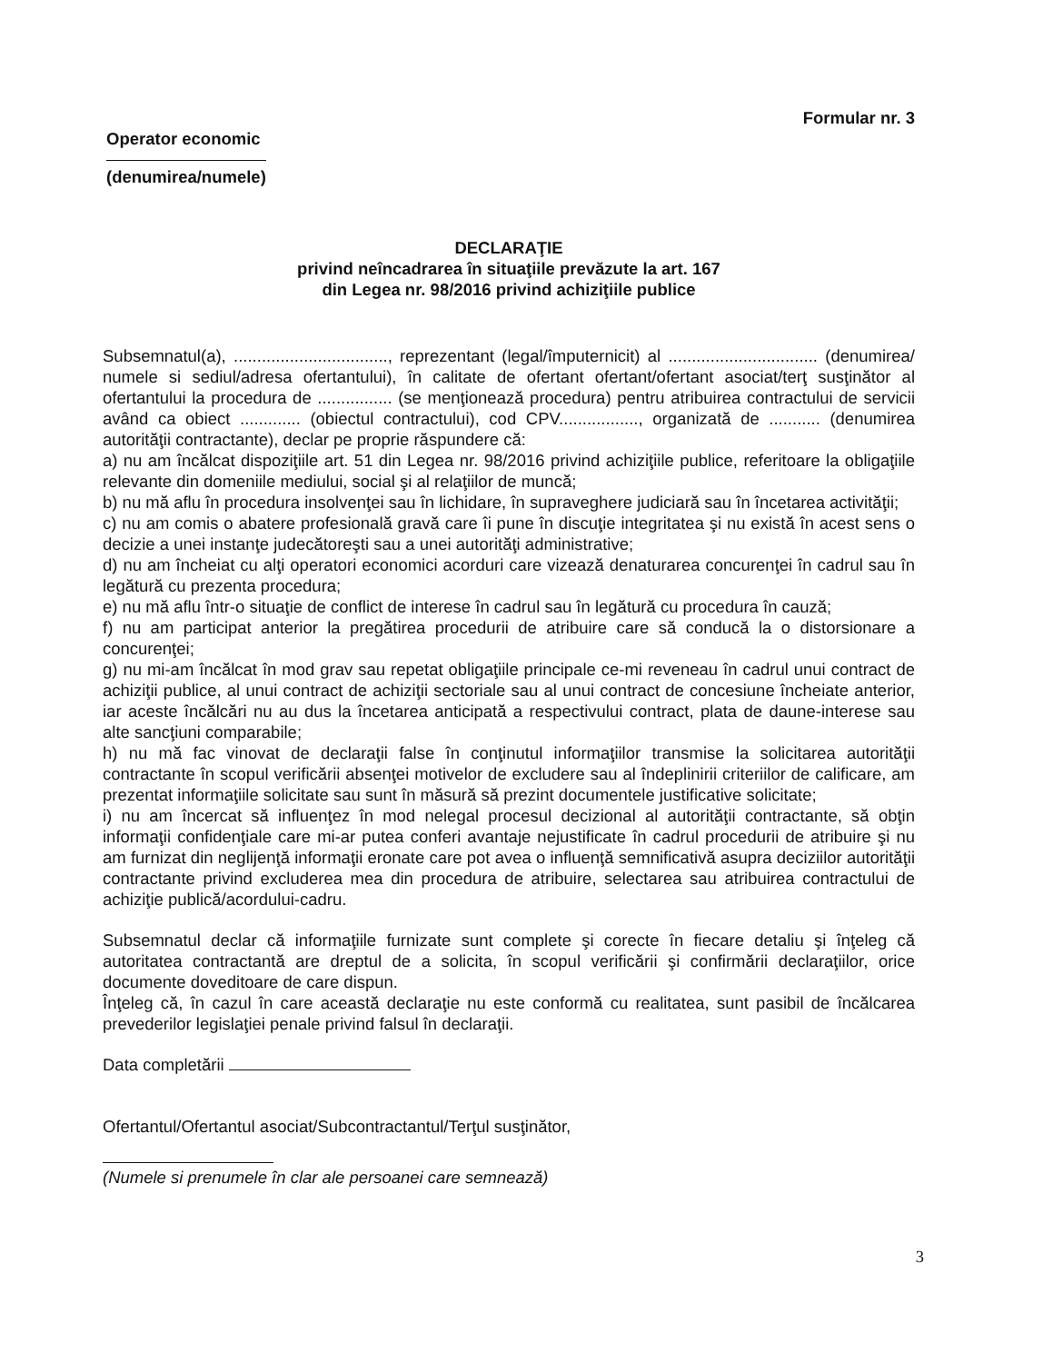Formular nr. 3
Operator economic
(denumirea/numele)
DECLARAŢIE
privind neîncadrarea în situaţiile prevăzute la art. 167
din Legea nr. 98/2016 privind achiziţiile publice
Subsemnatul(a), ................................., reprezentant (legal/împuternicit) al ................................ (denumirea/ numele si sediul/adresa ofertantului), în calitate de ofertant ofertant/ofertant asociat/terţ susţinător al ofertantului la procedura de ................ (se menţionează procedura) pentru atribuirea contractului de servicii având ca obiect ............. (obiectul contractului), cod CPV................., organizată de ........... (denumirea autorităţii contractante), declar pe proprie răspundere că:
a) nu am încălcat dispoziţiile art. 51 din Legea nr. 98/2016 privind achiziţiile publice, referitoare la obligaţiile relevante din domeniile mediului, social şi al relaţiilor de muncă;
b) nu mă aflu în procedura insolvenţei sau în lichidare, în supraveghere judiciară sau în încetarea activităţii;
c) nu am comis o abatere profesională gravă care îi pune în discuţie integritatea şi nu există în acest sens o decizie a unei instanţe judecătoreşti sau a unei autorităţi administrative;
d) nu am încheiat cu alţi operatori economici acorduri care vizează denaturarea concurenţei în cadrul sau în legătură cu prezenta procedura;
e) nu mă aflu într-o situaţie de conflict de interese în cadrul sau în legătură cu procedura în cauză;
f) nu am participat anterior la pregătirea procedurii de atribuire care să conducă la o distorsionare a concurenţei;
g) nu mi-am încălcat în mod grav sau repetat obligaţiile principale ce-mi reveneau în cadrul unui contract de achiziţii publice, al unui contract de achiziţii sectoriale sau al unui contract de concesiune încheiate anterior, iar aceste încălcări nu au dus la încetarea anticipată a respectivului contract, plata de daune-interese sau alte sancţiuni comparabile;
h) nu mă fac vinovat de declaraţii false în conţinutul informaţiilor transmise la solicitarea autorităţii contractante în scopul verificării absenţei motivelor de excludere sau al îndeplinirii criteriilor de calificare, am prezentat informaţiile solicitate sau sunt în măsură să prezint documentele justificative solicitate;
i) nu am încercat să influenţez în mod nelegal procesul decizional al autorităţii contractante, să obţin informaţii confidenţiale care mi-ar putea conferi avantaje nejustificate în cadrul procedurii de atribuire şi nu am furnizat din neglijenţă informaţii eronate care pot avea o influenţă semnificativă asupra deciziilor autorităţii contractante privind excluderea mea din procedura de atribuire, selectarea sau atribuirea contractului de achiziţie publică/acordului-cadru.
Subsemnatul declar că informaţiile furnizate sunt complete şi corecte în fiecare detaliu şi înţeleg că autoritatea contractantă are dreptul de a solicita, în scopul verificării şi confirmării declaraţiilor, orice documente doveditoare de care dispun.
Înţeleg că, în cazul în care această declaraţie nu este conformă cu realitatea, sunt pasibil de încălcarea prevederilor legislaţiei penale privind falsul în declaraţii.
Data completării
Ofertantul/Ofertantul asociat/Subcontractantul/Terţul susţinător,
(Numele si prenumele în clar ale persoanei care semnează)
3